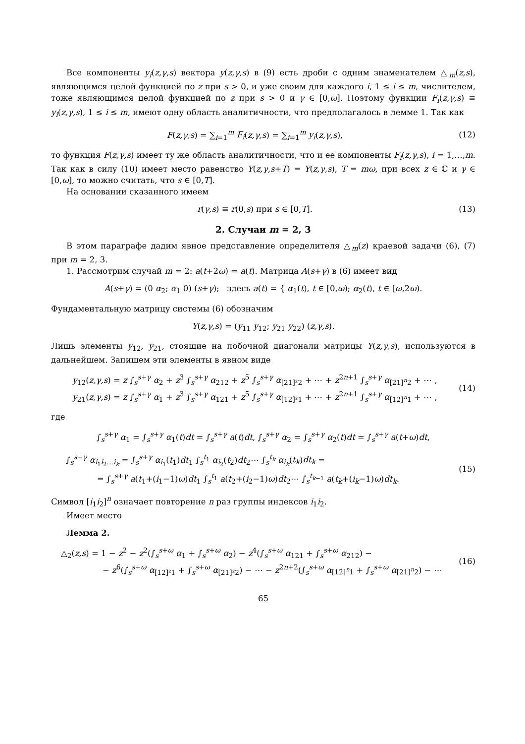Все компоненты y<sub>i</sub>(z,γ,s) вектора y(z,γ,s) в (9) есть дроби с одним знаменателем △<sub>m</sub>(z,s), являющимся целой функцией по z при s > 0, и уже своим для каждого i, 1 ≤ i ≤ m, числителем, тоже являющимся целой функцией по z при s > 0 и γ ∈ [0,ω]. Поэтому функции F<sub>i</sub>(z,γ,s) ≡ y<sub>i</sub>(z,γ,s), 1 ≤ i ≤ m, имеют одну область аналитичности, что предполагалось в лемме 1. Так как
F(z,γ,s) = ∑<sub>i=1</sub><sup>m</sup> F<sub>i</sub>(z,γ,s) = ∑<sub>i=1</sub><sup>m</sup> y<sub>i</sub>(z,γ,s), (12)
то функция F(z,γ,s) имеет ту же область аналитичности, что и ее компоненты F<sub>i</sub>(z,γ,s), i = 1,…,m. Так как в силу (10) имеет место равенство Y(z,γ,s+T) = Y(z,γ,s), T = mω, при всех z ∈ ℂ и γ ∈ [0,ω], то можно считать, что s ∈ [0,T].
На основании сказанного имеем
r(γ,s) ≡ r(0,s) при s ∈ [0,T]. (13)
2. Случаи m = 2, 3
В этом параграфе дадим явное представление определителя △<sub>m</sub>(z) краевой задачи (6), (7) при m = 2, 3.
1. Рассмотрим случай m = 2: a(t+2ω) = a(t). Матрица A(s+γ) в (6) имеет вид
A(s+γ) = (0 α<sub>2</sub>; α<sub>1</sub> 0) (s+γ); здесь a(t) = { α<sub>1</sub>(t), t ∈ [0,ω); α<sub>2</sub>(t), t ∈ [ω,2ω).
Фундаментальную матрицу системы (6) обозначим
Y(z,γ,s) = (y<sub>11</sub> y<sub>12</sub>; y<sub>21</sub> y<sub>22</sub>) (z,γ,s).
Лишь элементы y<sub>12</sub>, y<sub>21</sub>, стоящие на побочной диагонали матрицы Y(z,γ,s), используются в дальнейшем. Запишем эти элементы в явном виде
y<sub>12</sub>(z,γ,s) = z ∫<sub>s</sub><sup>s+γ</sup> α<sub>2</sub> + z<sup>3</sup> ∫<sub>s</sub><sup>s+γ</sup> α<sub>212</sub> + z<sup>5</sup> ∫<sub>s</sub><sup>s+γ</sup> α<sub>[21]²2</sub> + ⋯ + z<sup>2n+1</sup> ∫<sub>s</sub><sup>s+γ</sup> α<sub>[21]<sup>n</sup>2</sub> + ⋯ ,
y<sub>21</sub>(z,γ,s) = z ∫<sub>s</sub><sup>s+γ</sup> α<sub>1</sub> + z<sup>3</sup> ∫<sub>s</sub><sup>s+γ</sup> α<sub>121</sub> + z<sup>5</sup> ∫<sub>s</sub><sup>s+γ</sup> α<sub>[12]²1</sub> + ⋯ + z<sup>2n+1</sup> ∫<sub>s</sub><sup>s+γ</sup> α<sub>[12]<sup>n</sup>1</sub> + ⋯ , (14)
где
∫<sub>s</sub><sup>s+γ</sup> α<sub>1</sub> = ∫<sub>s</sub><sup>s+γ</sup> α<sub>1</sub>(t)dt = ∫<sub>s</sub><sup>s+γ</sup> a(t)dt, ∫<sub>s</sub><sup>s+γ</sup> α<sub>2</sub> = ∫<sub>s</sub><sup>s+γ</sup> α<sub>2</sub>(t)dt = ∫<sub>s</sub><sup>s+γ</sup> a(t+ω)dt,
∫<sub>s</sub><sup>s+γ</sup> α<sub>i<sub>1</sub>i<sub>2</sub>…i<sub>k</sub></sub> = ∫<sub>s</sub><sup>s+γ</sup> α<sub>i<sub>1</sub></sub>(t<sub>1</sub>)dt<sub>1</sub> ∫<sub>s</sub><sup>t<sub>1</sub></sup> α<sub>i<sub>2</sub></sub>(t<sub>2</sub>)dt<sub>2</sub>⋯ ∫<sub>s</sub><sup>t<sub>k</sub></sup> α<sub>i<sub>k</sub></sub>(t<sub>k</sub>)dt<sub>k</sub> =
= ∫<sub>s</sub><sup>s+γ</sup> a(t<sub>1</sub>+(i<sub>1</sub>−1)ω)dt<sub>1</sub> ∫<sub>s</sub><sup>t<sub>1</sub></sup> a(t<sub>2</sub>+(i<sub>2</sub>−1)ω)dt<sub>2</sub>⋯ ∫<sub>s</sub><sup>t<sub>k−1</sub></sup> a(t<sub>k</sub>+(i<sub>k</sub>−1)ω)dt<sub>k</sub>. (15)
Символ [i<sub>1</sub>i<sub>2</sub>]<sup>n</sup> означает повторение n раз группы индексов i<sub>1</sub>i<sub>2</sub>.
Имеет место
Лемма 2.
△<sub>2</sub>(z,s) = 1 − z<sup>2</sup> − z<sup>2</sup>(∫<sub>s</sub><sup>s+ω</sup> α<sub>1</sub> + ∫<sub>s</sub><sup>s+ω</sup> α<sub>2</sub>) − z<sup>4</sup>(∫<sub>s</sub><sup>s+ω</sup> α<sub>121</sub> + ∫<sub>s</sub><sup>s+ω</sup> α<sub>212</sub>) −
− z<sup>6</sup>(∫<sub>s</sub><sup>s+ω</sup> α<sub>[12]²1</sub> + ∫<sub>s</sub><sup>s+ω</sup> α<sub>[21]²2</sub>) − ⋯ − z<sup>2n+2</sup>(∫<sub>s</sub><sup>s+ω</sup> α<sub>[12]<sup>n</sup>1</sub> + ∫<sub>s</sub><sup>s+ω</sup> α<sub>[21]<sup>n</sup>2</sub>) − ⋯ (16)
65